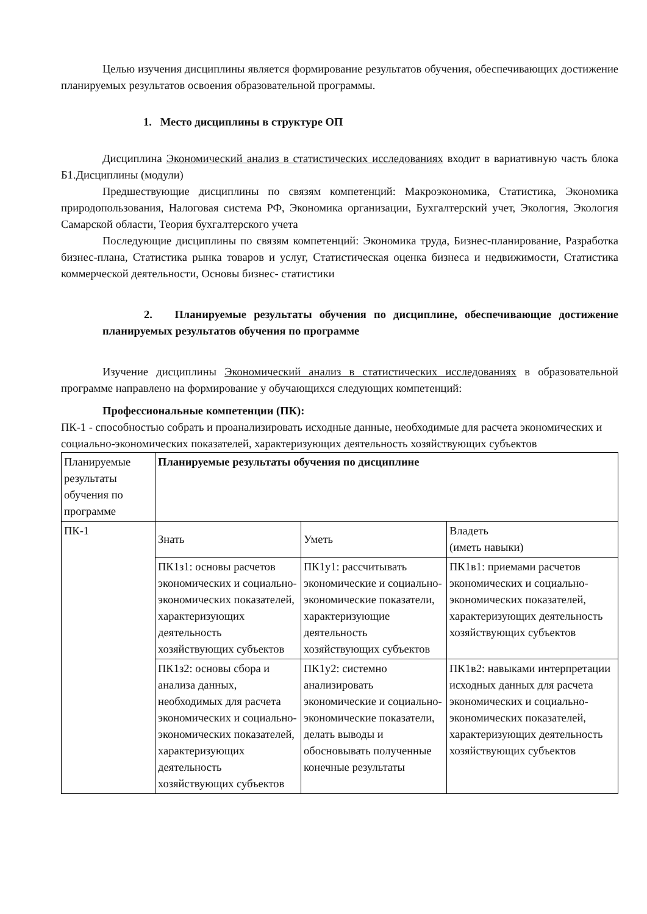Целью изучения дисциплины является формирование результатов обучения, обеспечивающих достижение планируемых результатов освоения образовательной программы.
1. Место дисциплины в структуре ОП
Дисциплина Экономический анализ в статистических исследованиях входит в вариативную часть блока Б1.Дисциплины (модули)
Предшествующие дисциплины по связям компетенций: Макроэкономика, Статистика, Экономика природопользования, Налоговая система РФ, Экономика организации, Бухгалтерский учет, Экология, Экология Самарской области, Теория бухгалтерского учета
Последующие дисциплины по связям компетенций: Экономика труда, Бизнес-планирование, Разработка бизнес-плана, Статистика рынка товаров и услуг, Статистическая оценка бизнеса и недвижимости, Статистика коммерческой деятельности, Основы бизнес- статистики
2. Планируемые результаты обучения по дисциплине, обеспечивающие достижение планируемых результатов обучения по программе
Изучение дисциплины Экономический анализ в статистических исследованиях в образовательной программе направлено на формирование у обучающихся следующих компетенций:
Профессиональные компетенции (ПК):
ПК-1 - способностью собрать и проанализировать исходные данные, необходимые для расчета экономических и социально-экономических показателей, характеризующих деятельность хозяйствующих субъектов
| Планируемые результаты обучения по программе | Планируемые результаты обучения по дисциплине | | |
| ПК-1 | Знать | Уметь | Владеть (иметь навыки) |
| | ПК1з1: основы расчетов экономических и социально-экономических показателей, характеризующих деятельность хозяйствующих субъектов | ПК1у1: рассчитывать экономические и социально-экономические показатели, характеризующие деятельность хозяйствующих субъектов | ПК1в1: приемами расчетов экономических и социально-экономических показателей, характеризующих деятельность хозяйствующих субъектов |
| | ПК1з2: основы сбора и анализа данных, необходимых для расчета экономических и социально-экономических показателей, характеризующих деятельность хозяйствующих субъектов | ПК1у2: системно анализировать экономические и социально-экономические показатели, делать выводы и обосновывать полученные конечные результаты | ПК1в2: навыками интерпретации исходных данных для расчета экономических и социально-экономических показателей, характеризующих деятельность хозяйствующих субъектов |